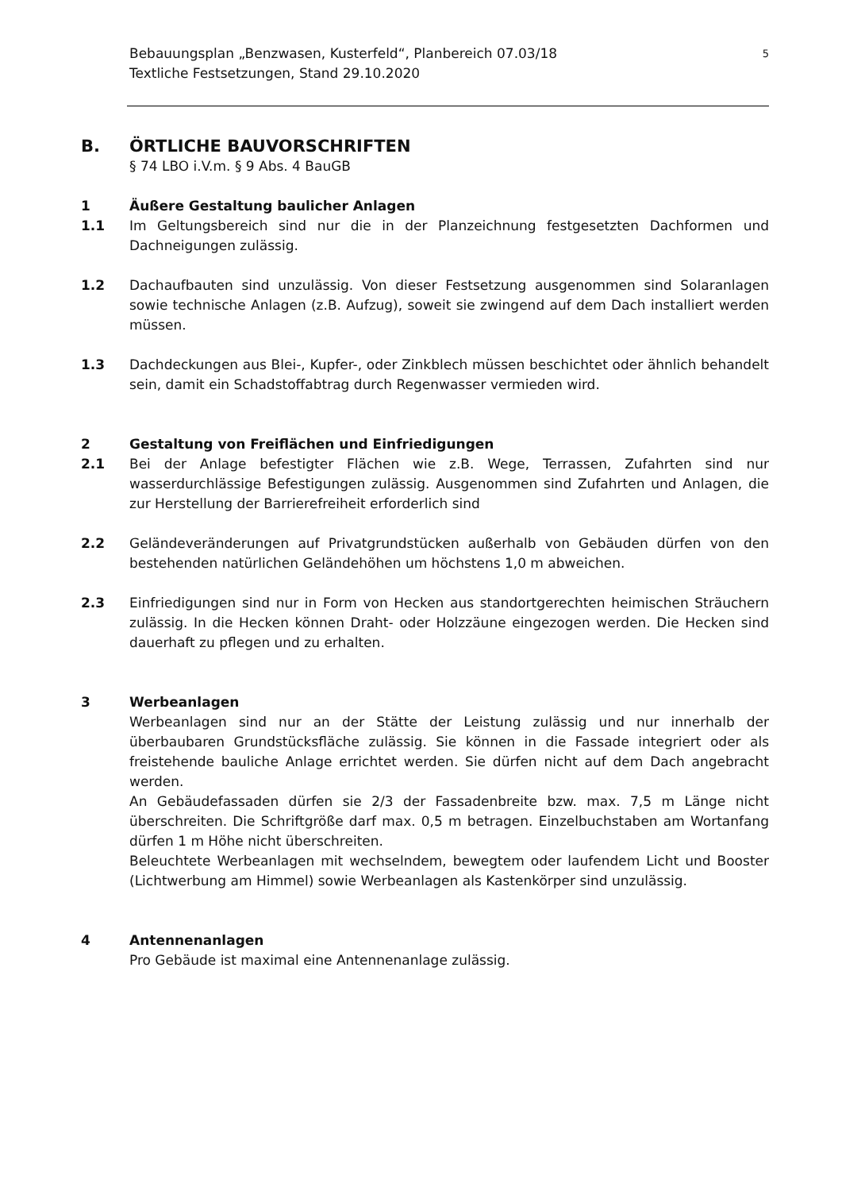Bebauungsplan „Benzwasen, Kusterfeld“, Planbereich 07.03/18
Textliche Festsetzungen, Stand 29.10.2020
5
B. ÖRTLICHE BAUVORSCHRIFTEN
§ 74 LBO i.V.m. § 9 Abs. 4 BauGB
1 Äußere Gestaltung baulicher Anlagen
1.1 Im Geltungsbereich sind nur die in der Planzeichnung festgesetzten Dachformen und Dachneigungen zulässig.
1.2 Dachaufbauten sind unzulässig. Von dieser Festsetzung ausgenommen sind Solaranlagen sowie technische Anlagen (z.B. Aufzug), soweit sie zwingend auf dem Dach installiert werden müssen.
1.3 Dachdeckungen aus Blei-, Kupfer-, oder Zinkblech müssen beschichtet oder ähnlich behandelt sein, damit ein Schadstoffabtrag durch Regenwasser vermieden wird.
2 Gestaltung von Freiflächen und Einfriedigungen
2.1 Bei der Anlage befestigter Flächen wie z.B. Wege, Terrassen, Zufahrten sind nur wasserdurchlässige Befestigungen zulässig. Ausgenommen sind Zufahrten und Anlagen, die zur Herstellung der Barrierefreiheit erforderlich sind
2.2 Geländeveränderungen auf Privatgrundstücken außerhalb von Gebäuden dürfen von den bestehenden natürlichen Geländehöhen um höchstens 1,0 m abweichen.
2.3 Einfriedigungen sind nur in Form von Hecken aus standortgerechten heimischen Sträuchern zulässig. In die Hecken können Draht- oder Holzzäune eingezogen werden. Die Hecken sind dauerhaft zu pflegen und zu erhalten.
3 Werbeanlagen
Werbeanlagen sind nur an der Stätte der Leistung zulässig und nur innerhalb der überbaubaren Grundstücksfläche zulässig. Sie können in die Fassade integriert oder als freistehende bauliche Anlage errichtet werden. Sie dürfen nicht auf dem Dach angebracht werden.
An Gebäudefassaden dürfen sie 2/3 der Fassadenbreite bzw. max. 7,5 m Länge nicht überschreiten. Die Schriftgröße darf max. 0,5 m betragen. Einzelbuchstaben am Wortanfang dürfen 1 m Höhe nicht überschreiten.
Beleuchtete Werbeanlagen mit wechselndem, bewegtem oder laufendem Licht und Booster (Lichtwerbung am Himmel) sowie Werbeanlagen als Kastenkörper sind unzulässig.
4 Antennenanlagen
Pro Gebäude ist maximal eine Antennenanlage zulässig.